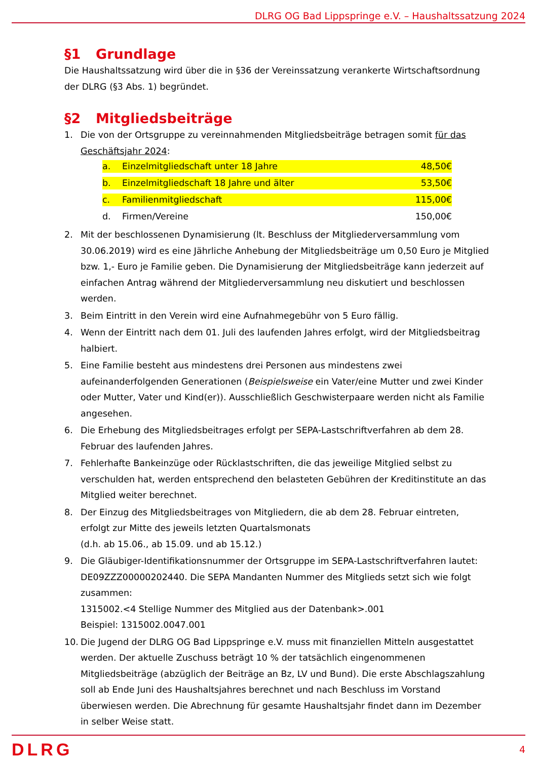DLRG OG Bad Lippspringe e.V. – Haushaltssatzung 2024
§1 Grundlage
Die Haushaltssatzung wird über die in §36 der Vereinssatzung verankerte Wirtschaftsordnung der DLRG (§3 Abs. 1) begründet.
§2 Mitgliedsbeiträge
1. Die von der Ortsgruppe zu vereinnahmenden Mitgliedsbeiträge betragen somit für das Geschäftsjahr 2024:
a. Einzelmitgliedschaft unter 18 Jahre
48,50€
b. Einzelmitgliedschaft 18 Jahre und älter
53,50€
c. Familienmitgliedschaft 115,00€
d. Firmen/Vereine 150,00€
2. Mit der beschlossenen Dynamisierung (lt. Beschluss der Mitgliederversammlung vom 30.06.2019) wird es eine Jährliche Anhebung der Mitgliedsbeiträge um 0,50 Euro je Mitglied bzw. 1,- Euro je Familie geben. Die Dynamisierung der Mitgliedsbeiträge kann jederzeit auf einfachen Antrag während der Mitgliederversammlung neu diskutiert und beschlossen werden.
3. Beim Eintritt in den Verein wird eine Aufnahmegebühr von 5 Euro fällig.
4. Wenn der Eintritt nach dem 01. Juli des laufenden Jahres erfolgt, wird der Mitgliedsbeitrag halbiert.
5. Eine Familie besteht aus mindestens drei Personen aus mindestens zwei aufeinanderfolgenden Generationen (Beispielsweise ein Vater/eine Mutter und zwei Kinder oder Mutter, Vater und Kind(er)). Ausschließlich Geschwisterpaare werden nicht als Familie angesehen.
6. Die Erhebung des Mitgliedsbeitrages erfolgt per SEPA-Lastschriftverfahren ab dem 28. Februar des laufenden Jahres.
7. Fehlerhafte Bankeinzüge oder Rücklastschriften, die das jeweilige Mitglied selbst zu verschulden hat, werden entsprechend den belasteten Gebühren der Kreditinstitute an das Mitglied weiter berechnet.
8. Der Einzug des Mitgliedsbeitrages von Mitgliedern, die ab dem 28. Februar eintreten, erfolgt zur Mitte des jeweils letzten Quartalsmonats
(d.h. ab 15.06., ab 15.09. und ab 15.12.)
9. Die Gläubiger-Identifikationsnummer der Ortsgruppe im SEPA-Lastschriftverfahren lautet: DE09ZZZ00000202440. Die SEPA Mandanten Nummer des Mitglieds setzt sich wie folgt zusammen:
1315002.<4 Stellige Nummer des Mitglied aus der Datenbank>.001
Beispiel: 1315002.0047.001
10. Die Jugend der DLRG OG Bad Lippspringe e.V. muss mit finanziellen Mitteln ausgestattet werden. Der aktuelle Zuschuss beträgt 10 % der tatsächlich eingenommenen Mitgliedsbeiträge (abzüglich der Beiträge an Bz, LV und Bund). Die erste Abschlagszahlung soll ab Ende Juni des Haushaltsjahres berechnet und nach Beschluss im Vorstand überwiesen werden. Die Abrechnung für gesamte Haushaltsjahr findet dann im Dezember in selber Weise statt.
DLRG
4